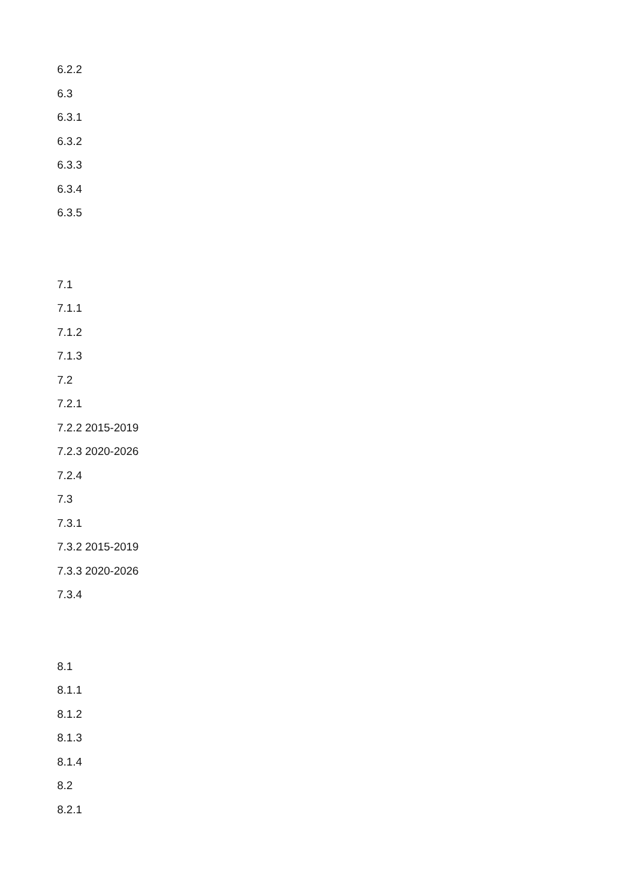6.2.2
6.3
6.3.1
6.3.2
6.3.3
6.3.4
6.3.5
7.1
7.1.1
7.1.2
7.1.3
7.2
7.2.1
7.2.2 2015-2019
7.2.3 2020-2026
7.2.4
7.3
7.3.1
7.3.2 2015-2019
7.3.3 2020-2026
7.3.4
8.1
8.1.1
8.1.2
8.1.3
8.1.4
8.2
8.2.1